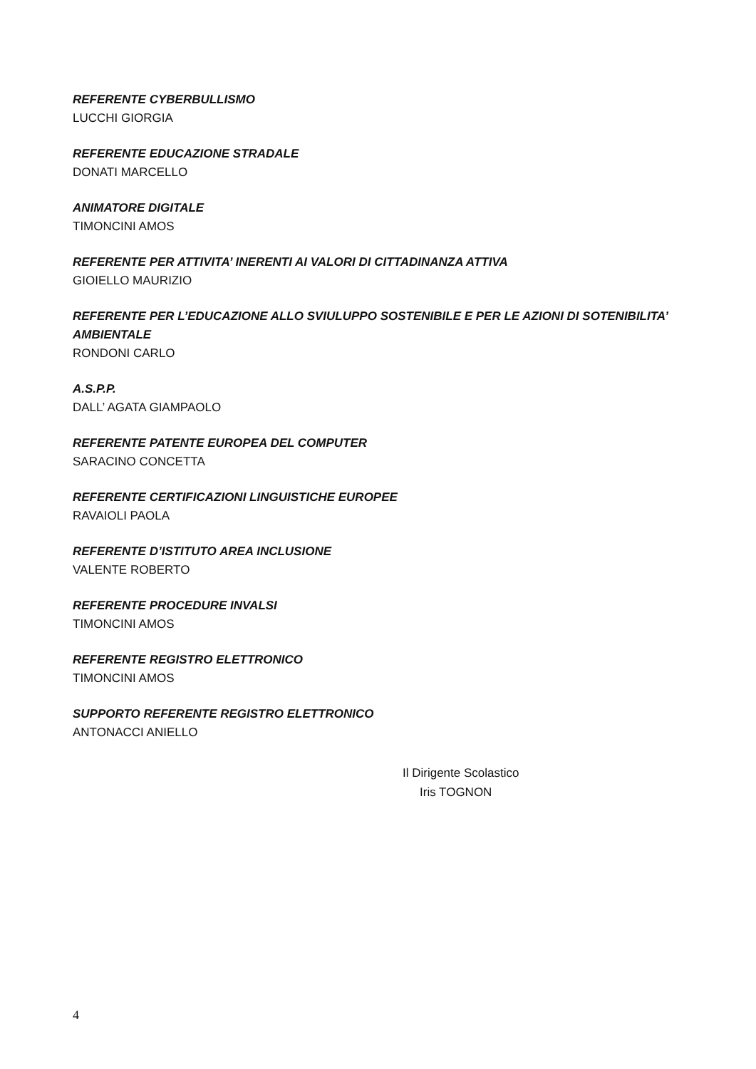REFERENTE CYBERBULLISMO
LUCCHI GIORGIA
REFERENTE EDUCAZIONE STRADALE
DONATI MARCELLO
ANIMATORE DIGITALE
TIMONCINI AMOS
REFERENTE PER ATTIVITA’ INERENTI AI VALORI DI CITTADINANZA ATTIVA
GIOIELLO MAURIZIO
REFERENTE PER L’EDUCAZIONE ALLO SVIULUPPO SOSTENIBILE E PER LE AZIONI DI SOTENIBILITA’ AMBIENTALE
RONDONI CARLO
A.S.P.P.
DALL’ AGATA GIAMPAOLO
REFERENTE PATENTE EUROPEA DEL COMPUTER
SARACINO CONCETTA
REFERENTE CERTIFICAZIONI LINGUISTICHE EUROPEE
RAVAIOLI PAOLA
REFERENTE D’ISTITUTO AREA INCLUSIONE
VALENTE ROBERTO
REFERENTE PROCEDURE INVALSI
TIMONCINI AMOS
REFERENTE REGISTRO ELETTRONICO
TIMONCINI AMOS
SUPPORTO REFERENTE REGISTRO ELETTRONICO
ANTONACCI ANIELLO
Il Dirigente Scolastico
Iris TOGNON
4